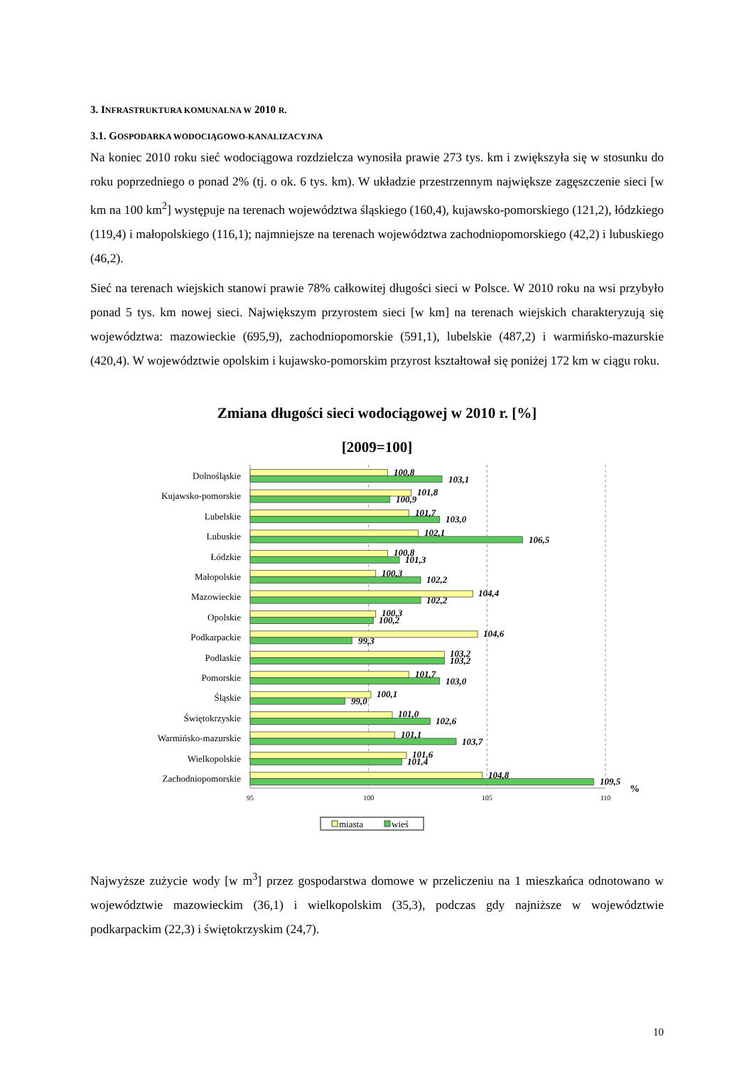3. INFRASTRUKTURA KOMUNALNA W 2010 R.
3.1. GOSPODARKA WODOCIĄGOWO-KANALIZACYJNA
Na koniec 2010 roku sieć wodociągowa rozdzielcza wynosiła prawie 273 tys. km i zwiększyła się w stosunku do roku poprzedniego o ponad 2% (tj. o ok. 6 tys. km). W układzie przestrzennym największe zagęszczenie sieci [w km na 100 km<sup>2</sup>] występuje na terenach województwa śląskiego (160,4), kujawsko-pomorskiego (121,2), łódzkiego (119,4) i małopolskiego (116,1); najmniejsze na terenach województwa zachodniopomorskiego (42,2) i lubuskiego (46,2).
Sieć na terenach wiejskich stanowi prawie 78% całkowitej długości sieci w Polsce. W 2010 roku na wsi przybyło ponad 5 tys. km nowej sieci. Największym przyrostem sieci [w km] na terenach wiejskich charakteryzują się województwa: mazowieckie (695,9), zachodniopomorskie (591,1), lubelskie (487,2) i warmińsko-mazurskie (420,4). W województwie opolskim i kujawsko-pomorskim przyrost kształtował się poniżej 172 km w ciągu roku.
Zmiana długości sieci wodociągowej w 2010 r. [%]
[2009=100]
Dolnośląskie
Kujawsko-pomorskie
Lubelskie
Lubuskie
Łódzkie
Małopolskie
Mazowieckie
Opolskie
Podkarpackie
Podlaskie
Pomorskie
Śląskie
Świętokrzyskie
Warmińsko-mazurskie
Wielkopolskie
Zachodniopomorskie
100,8
103,1
101,8
100,9
101,7
103,0
102,1
106,5
100,8
101,3
100,3
102,2
104,4
102,2
100,3
100,2
104,6
99,3
103,2
103,2
101,7
103,0
100,1
99,0
101,0
102,6
101,1
103,7
101,6
101,4
104,8
109,5
%
95
100
105
110
miasta
wieś
Najwyższe zużycie wody [w m<sup>3</sup>] przez gospodarstwa domowe w przeliczeniu na 1 mieszkańca odnotowano w województwie mazowieckim (36,1) i wielkopolskim (35,3), podczas gdy najniższe w województwie podkarpackim (22,3) i świętokrzyskim (24,7).
10